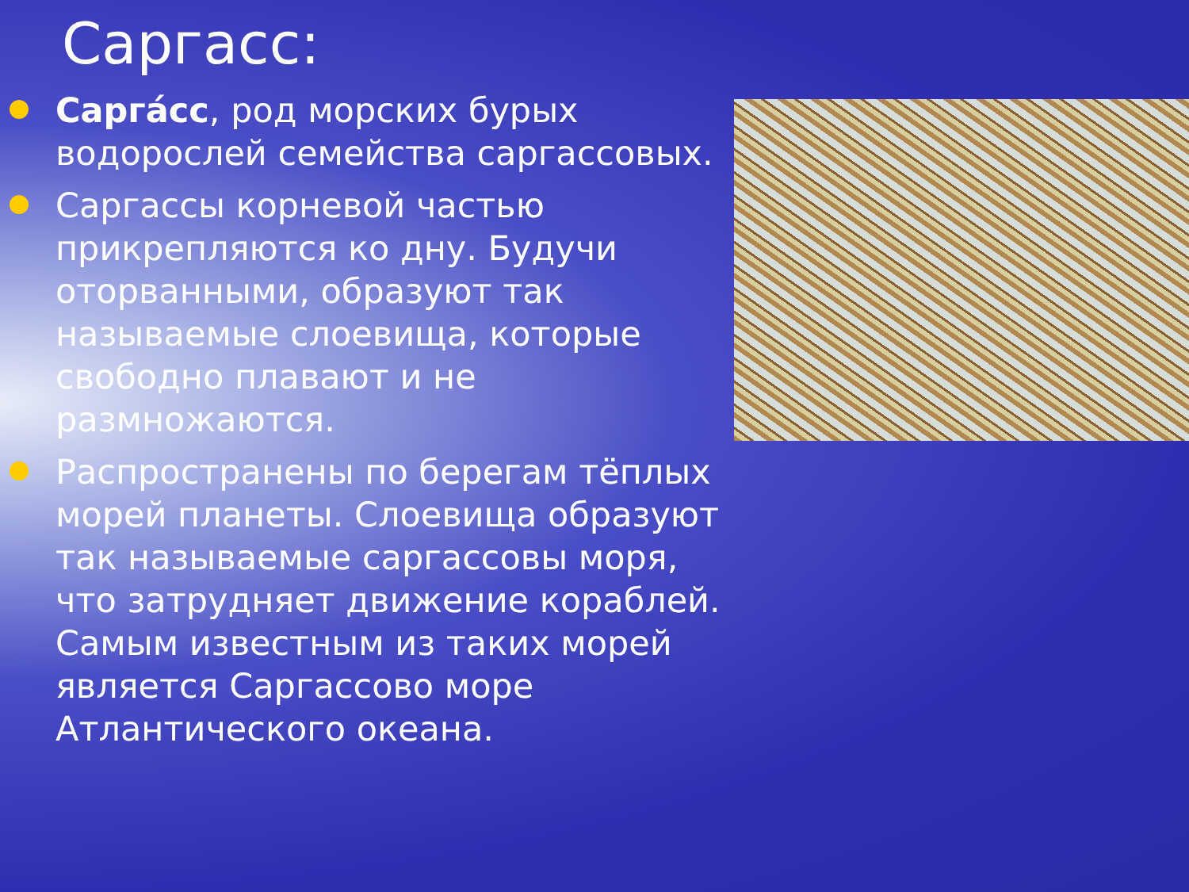Саргасс:
Саргáсс, род морских бурых водорослей семейства саргассовых.
Саргассы корневой частью прикрепляются ко дну. Будучи оторванными, образуют так называемые слоевища, которые свободно плавают и не размножаются.
Распространены по берегам тёплых морей планеты. Слоевища образуют так называемые саргассовы моря, что затрудняет движение кораблей. Самым известным из таких морей является Саргассово море Атлантического океана.